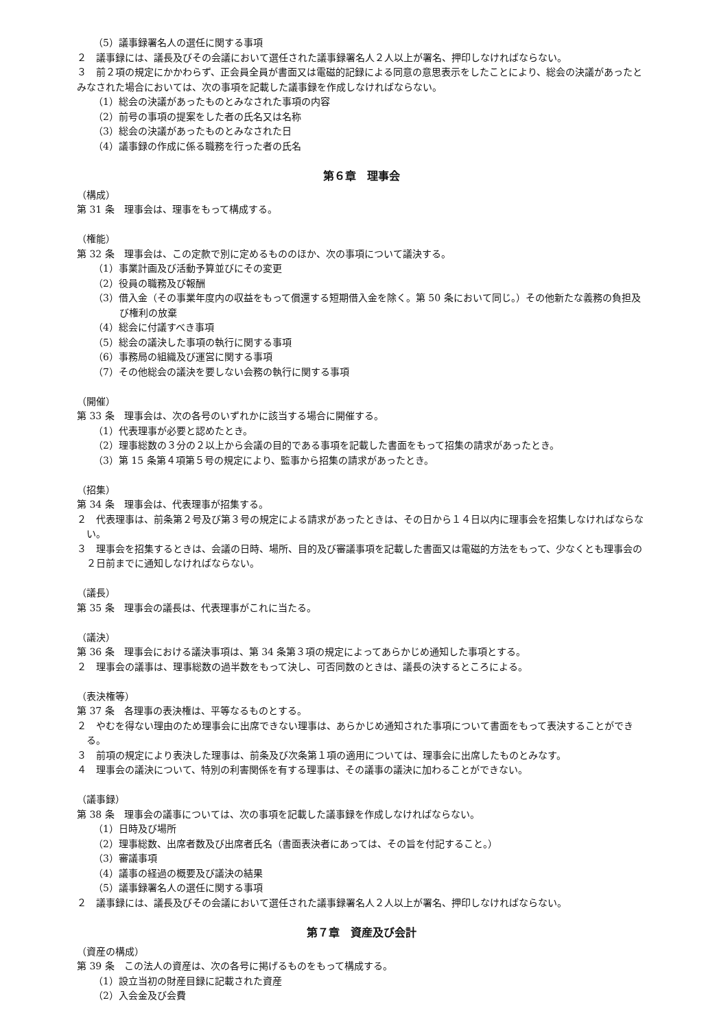（5）議事録署名人の選任に関する事項
２　議事録には、議長及びその会議において選任された議事録署名人２人以上が署名、押印しなければならない。
３　前２項の規定にかかわらず、正会員全員が書面又は電磁的記録による同意の意思表示をしたことにより、総会の決議があったとみなされた場合においては、次の事項を記載した議事録を作成しなければならない。
（1）総会の決議があったものとみなされた事項の内容
（2）前号の事項の提案をした者の氏名又は名称
（3）総会の決議があったものとみなされた日
（4）議事録の作成に係る職務を行った者の氏名
第６章　理事会
（構成）
第 31 条　理事会は、理事をもって構成する。
（権能）
第 32 条　理事会は、この定款で別に定めるもののほか、次の事項について議決する。
（1）事業計画及び活動予算並びにその変更
（2）役員の職務及び報酬
（3）借入金（その事業年度内の収益をもって償還する短期借入金を除く。第 50 条において同じ。）その他新たな義務の負担及び権利の放棄
（4）総会に付議すべき事項
（5）総会の議決した事項の執行に関する事項
（6）事務局の組織及び運営に関する事項
（7）その他総会の議決を要しない会務の執行に関する事項
（開催）
第 33 条　理事会は、次の各号のいずれかに該当する場合に開催する。
（1）代表理事が必要と認めたとき。
（2）理事総数の３分の２以上から会議の目的である事項を記載した書面をもって招集の請求があったとき。
（3）第 15 条第４項第５号の規定により、監事から招集の請求があったとき。
（招集）
第 34 条　理事会は、代表理事が招集する。
２　代表理事は、前条第２号及び第３号の規定による請求があったときは、その日から１４日以内に理事会を招集しなければならない。
３　理事会を招集するときは、会議の日時、場所、目的及び審議事項を記載した書面又は電磁的方法をもって、少なくとも理事会の２日前までに通知しなければならない。
（議長）
第 35 条　理事会の議長は、代表理事がこれに当たる。
（議決）
第 36 条　理事会における議決事項は、第 34 条第３項の規定によってあらかじめ通知した事項とする。
２　理事会の議事は、理事総数の過半数をもって決し、可否同数のときは、議長の決するところによる。
（表決権等）
第 37 条　各理事の表決権は、平等なるものとする。
２　やむを得ない理由のため理事会に出席できない理事は、あらかじめ通知された事項について書面をもって表決することができる。
３　前項の規定により表決した理事は、前条及び次条第１項の適用については、理事会に出席したものとみなす。
４　理事会の議決について、特別の利害関係を有する理事は、その議事の議決に加わることができない。
（議事録）
第 38 条　理事会の議事については、次の事項を記載した議事録を作成しなければならない。
（1）日時及び場所
（2）理事総数、出席者数及び出席者氏名（書面表決者にあっては、その旨を付記すること。）
（3）審議事項
（4）議事の経過の概要及び議決の結果
（5）議事録署名人の選任に関する事項
２　議事録には、議長及びその会議において選任された議事録署名人２人以上が署名、押印しなければならない。
第７章　資産及び会計
（資産の構成）
第 39 条　この法人の資産は、次の各号に掲げるものをもって構成する。
（1）設立当初の財産目録に記載された資産
（2）入会金及び会費